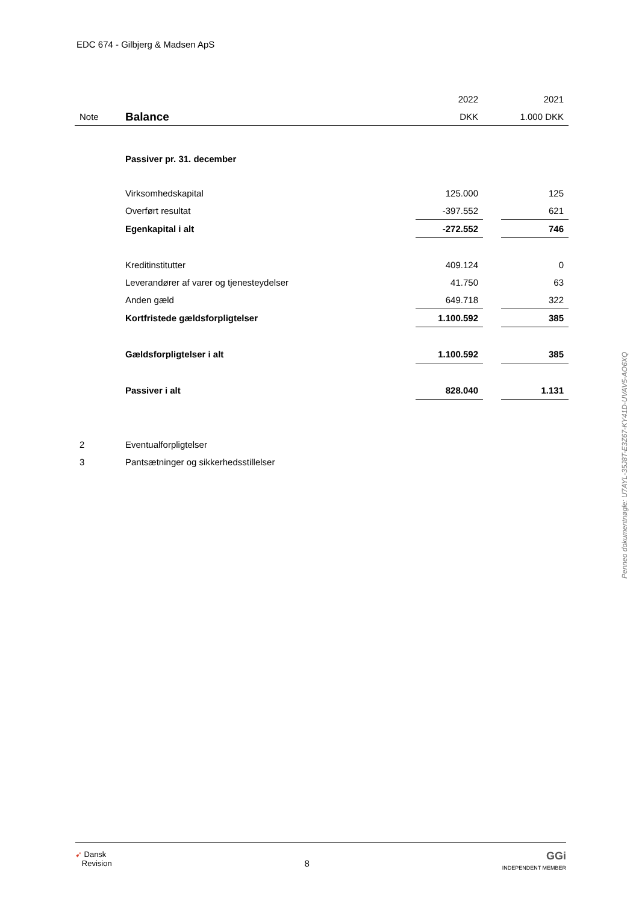EDC 674 - Gilbjerg & Madsen ApS
| | | 2022 | | 2021 |
| Note | Balance | DKK | | 1.000 DKK |
| | Passiver pr. 31. december | | | |
| | Virksomhedskapital | 125.000 | | 125 |
| | Overført resultat | -397.552 | | 621 |
| | Egenkapital i alt | -272.552 | | 746 |
| | Kreditinstitutter | 409.124 | | 0 |
| | Leverandører af varer og tjenesteydelser | 41.750 | | 63 |
| | Anden gæld | 649.718 | | 322 |
| | Kortfristede gældsforpligtelser | 1.100.592 | | 385 |
| | Gældsforpligtelser i alt | 1.100.592 | | 385 |
| | Passiver i alt | 828.040 | | 1.131 |
| 2 | Eventualforpligtelser | | | |
| 3 | Pantsætninger og sikkerhedsstillelser | | | |
Penneo dokumentnøgle: U7AYL-35J8T-E3Z67-KY41D-UVAV5-AO6XQ
➹ Dansk
Revision
8
GGi
INDEPENDENT MEMBER